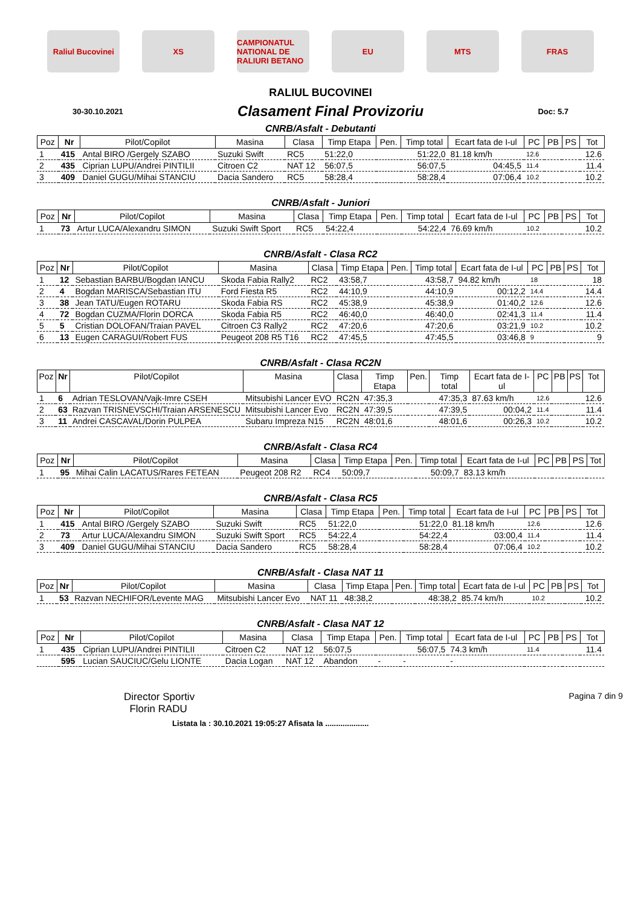Raliul Bucovinei
XS
CAMPIONATUL NATIONAL DE RALIURI BETANO
EU MTS FRAS
RALIUL BUCOVINEI
30-30.10.2021 Clasament Final Provizoriu Doc: 5.7
CNRB/Asfalt - Debutanti
| Poz | Nr | Pilot/Copilot | Masina | Clasa | Timp Etapa | Pen. | Timp total | Ecart fata de I-ul | PC | PB | PS | Tot |
| --- | --- | --- | --- | --- | --- | --- | --- | --- | --- | --- | --- | --- |
| 1 | 415 | Antal BIRO /Gergely SZABO | Suzuki Swift | RC5 | 51:22,0 | | 51:22,0 | 81.18 km/h | 12.6 | | | 12.6 |
| 2 | 435 | Ciprian LUPU/Andrei PINTILII | Citroen C2 | NAT 12 | 56:07,5 | | 56:07,5 | 04:45,5 | 11.4 | | | 11.4 |
| 3 | 409 | Daniel GUGU/Mihai STANCIU | Dacia Sandero | RC5 | 58:28,4 | | 58:28,4 | 07:06,4 | 10.2 | | | 10.2 |
CNRB/Asfalt - Juniori
| Poz | Nr | Pilot/Copilot | Masina | Clasa | Timp Etapa | Pen. | Timp total | Ecart fata de I-ul | PC | PB | PS | Tot |
| --- | --- | --- | --- | --- | --- | --- | --- | --- | --- | --- | --- | --- |
| 1 | 73 | Artur LUCA/Alexandru SIMON | Suzuki Swift Sport | RC5 | 54:22,4 | | 54:22,4 | 76.69 km/h | 10.2 | | | 10.2 |
CNRB/Asfalt - Clasa RC2
| Poz | Nr | Pilot/Copilot | Masina | Clasa | Timp Etapa | Pen. | Timp total | Ecart fata de I-ul | PC | PB | PS | Tot |
| --- | --- | --- | --- | --- | --- | --- | --- | --- | --- | --- | --- | --- |
| 1 | 12 | Sebastian BARBU/Bogdan IANCU | Skoda Fabia Rally2 | RC2 | 43:58,7 | | 43:58,7 | 94.82 km/h | 18 | | | 18 |
| 2 | 4 | Bogdan MARISCA/Sebastian ITU | Ford Fiesta R5 | RC2 | 44:10,9 | | 44:10,9 | 00:12,2 | 14.4 | | | 14.4 |
| 3 | 38 | Jean TATU/Eugen ROTARU | Skoda Fabia RS | RC2 | 45:38,9 | | 45:38,9 | 01:40,2 | 12.6 | | | 12.6 |
| 4 | 72 | Bogdan CUZMA/Florin DORCA | Skoda Fabia R5 | RC2 | 46:40,0 | | 46:40,0 | 02:41,3 | 11.4 | | | 11.4 |
| 5 | 5 | Cristian DOLOFAN/Traian PAVEL | Citroen C3 Rally2 | RC2 | 47:20,6 | | 47:20,6 | 03:21,9 | 10.2 | | | 10.2 |
| 6 | 13 | Eugen CARAGUI/Robert FUS | Peugeot 208 R5 T16 | RC2 | 47:45,5 | | 47:45,5 | 03:46,8 | 9 | | | 9 |
CNRB/Asfalt - Clasa RC2N
| Poz | Nr | Pilot/Copilot | Masina | Clasa | Timp Etapa | Pen. | Timp total | Ecart fata de I-ul | PC | PB | PS | Tot |
| --- | --- | --- | --- | --- | --- | --- | --- | --- | --- | --- | --- | --- |
| 1 | 6 | Adrian TESLOVAN/Vajk-Imre CSEH | Mitsubishi Lancer EVO | RC2N | 47:35,3 | | 47:35,3 | 87.63 km/h | 12.6 | | | 12.6 |
| 2 | 63 | Razvan TRISNEVSCHI/Traian ARSENESCU | Mitsubishi Lancer Evo | RC2N | 47:39,5 | | 47:39,5 | 00:04,2 | 11.4 | | | 11.4 |
| 3 | 11 | Andrei CASCAVAL/Dorin PULPEA | Subaru Impreza N15 | RC2N | 48:01,6 | | 48:01,6 | 00:26,3 | 10.2 | | | 10.2 |
CNRB/Asfalt - Clasa RC4
| Poz | Nr | Pilot/Copilot | Masina | Clasa | Timp Etapa | Pen. | Timp total | Ecart fata de I-ul | PC | PB | PS | Tot |
| --- | --- | --- | --- | --- | --- | --- | --- | --- | --- | --- | --- | --- |
| 1 | 95 | Mihai Calin LACATUS/Rares FETEAN | Peugeot 208 R2 | RC4 | 50:09,7 | | 50:09,7 | 83.13 km/h | | | | |
CNRB/Asfalt - Clasa RC5
| Poz | Nr | Pilot/Copilot | Masina | Clasa | Timp Etapa | Pen. | Timp total | Ecart fata de I-ul | PC | PB | PS | Tot |
| --- | --- | --- | --- | --- | --- | --- | --- | --- | --- | --- | --- | --- |
| 1 | 415 | Antal BIRO /Gergely SZABO | Suzuki Swift | RC5 | 51:22,0 | | 51:22,0 | 81.18 km/h | 12.6 | | | 12.6 |
| 2 | 73 | Artur LUCA/Alexandru SIMON | Suzuki Swift Sport | RC5 | 54:22,4 | | 54:22,4 | 03:00,4 | 11.4 | | | 11.4 |
| 3 | 409 | Daniel GUGU/Mihai STANCIU | Dacia Sandero | RC5 | 58:28,4 | | 58:28,4 | 07:06,4 | 10.2 | | | 10.2 |
CNRB/Asfalt - Clasa NAT 11
| Poz | Nr | Pilot/Copilot | Masina | Clasa | Timp Etapa | Pen. | Timp total | Ecart fata de I-ul | PC | PB | PS | Tot |
| --- | --- | --- | --- | --- | --- | --- | --- | --- | --- | --- | --- | --- |
| 1 | 53 | Razvan NECHIFOR/Levente MAG | Mitsubishi Lancer Evo | NAT 11 | 48:38,2 | | 48:38,2 | 85.74 km/h | 10.2 | | | 10.2 |
CNRB/Asfalt - Clasa NAT 12
| Poz | Nr | Pilot/Copilot | Masina | Clasa | Timp Etapa | Pen. | Timp total | Ecart fata de I-ul | PC | PB | PS | Tot |
| --- | --- | --- | --- | --- | --- | --- | --- | --- | --- | --- | --- | --- |
| 1 | 435 | Ciprian LUPU/Andrei PINTILII | Citroen C2 | NAT 12 | 56:07,5 | | 56:07,5 | 74.3 km/h | 11.4 | | | 11.4 |
| | 595 | Lucian SAUCIUC/Gelu LIONTE | Dacia Logan | NAT 12 | Abandon | - | - | - | | | | |
Director Sportiv
Florin RADU
Pagina 7 din 9
Listata la : 30.10.2021 19:05:27 Afisata la ....................